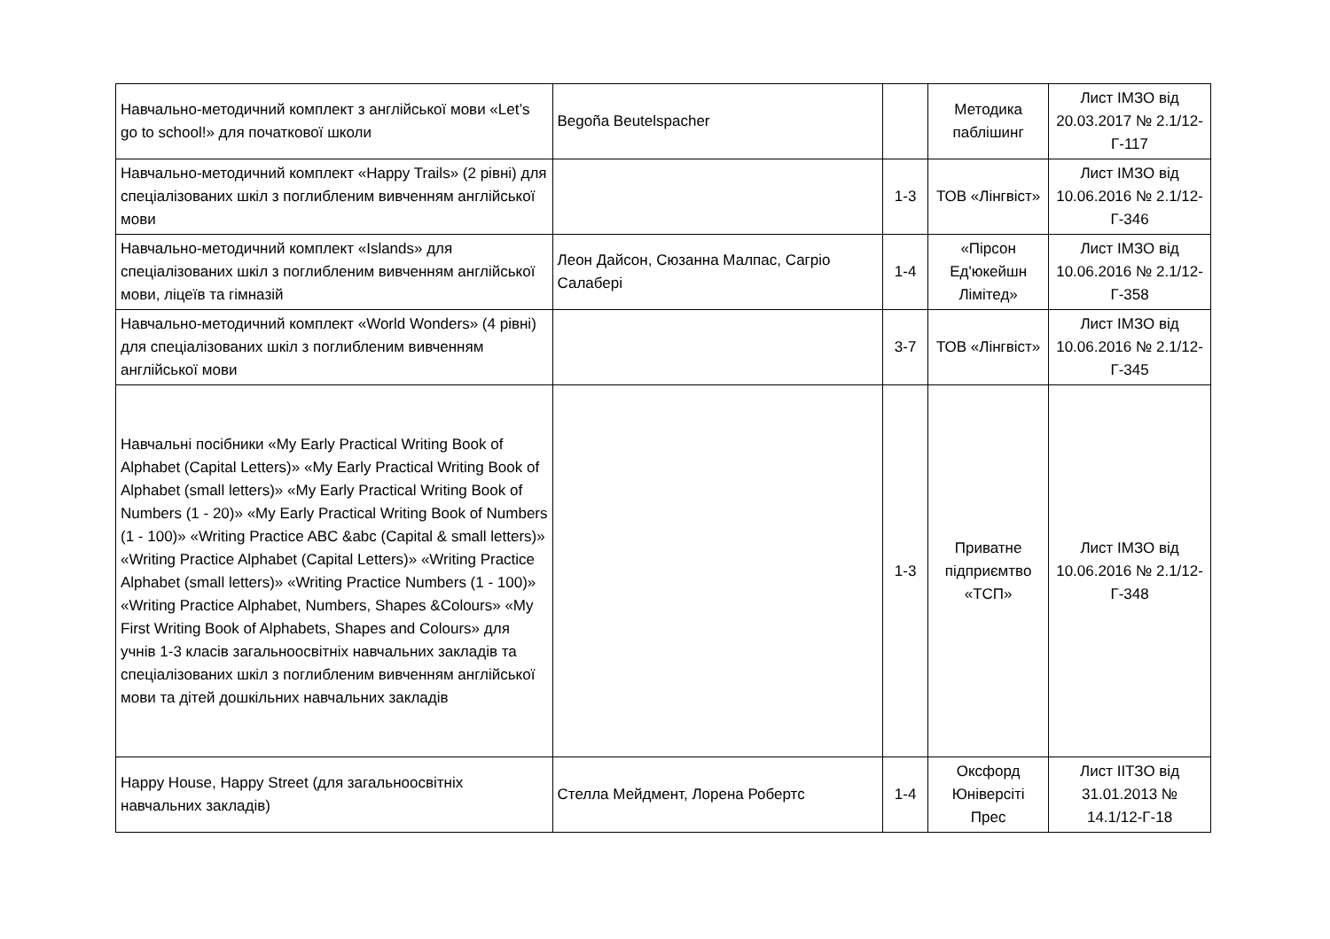| Навчально-методичний комплект з англійської мови «Let’s go to school!» для початкової школи | Begoña Beutelspacher | | Методика паблішинг | Лист ІМЗО від 20.03.2017 № 2.1/12-Г-117 |
| Навчально-методичний комплект «Happy Trails» (2 рівні) для спеціалізованих шкіл з поглибленим вивченням англійської мови | | 1-3 | ТОВ «Лінгвіст» | Лист ІМЗО від 10.06.2016 № 2.1/12-Г-346 |
| Навчально-методичний комплект «Islands» для спеціалізованих шкіл з поглибленим вивченням англійської мови, ліцеїв та гімназій | Леон Дайсон, Сюзанна Малпас, Сагріо Салабері | 1-4 | «Пірсон Ед'юкейшн Лімітед» | Лист ІМЗО від 10.06.2016 № 2.1/12-Г-358 |
| Навчально-методичний комплект «World Wonders» (4 рівні) для спеціалізованих шкіл з поглибленим вивченням англійської мови | | 3-7 | ТОВ «Лінгвіст» | Лист ІМЗО від 10.06.2016 № 2.1/12-Г-345 |
| Навчальні посібники «My Early Practical Writing Book of Alphabet (Capital Letters)» «My Early Practical Writing Book of Alphabet (small letters)» «My Early Practical Writing Book of Numbers (1 - 20)» «My Early Practical Writing Book of Numbers (1 - 100)» «Writing Practice ABC &abc (Capital & small letters)» «Writing Practice Alphabet (Capital Letters)» «Writing Practice Alphabet (small letters)» «Writing Practice Numbers (1 - 100)» «Writing Practice Alphabet, Numbers, Shapes &Colours» «My First Writing Book of Alphabets, Shapes and Colours» для учнів 1-3 класів загальноосвітніх навчальних закладів та спеціалізованих шкіл з поглибленим вивченням англійської мови та дітей дошкільних навчальних закладів | | 1-3 | Приватне підприємтво «ТСП» | Лист ІМЗО від 10.06.2016 № 2.1/12-Г-348 |
| Happy House, Happy Street (для загальноосвітніх навчальних закладів) | Стелла Мейдмент, Лорена Робертс | 1-4 | Оксфорд Юніверсіті Прес | Лист ІІТЗО від 31.01.2013 № 14.1/12-Г-18 |